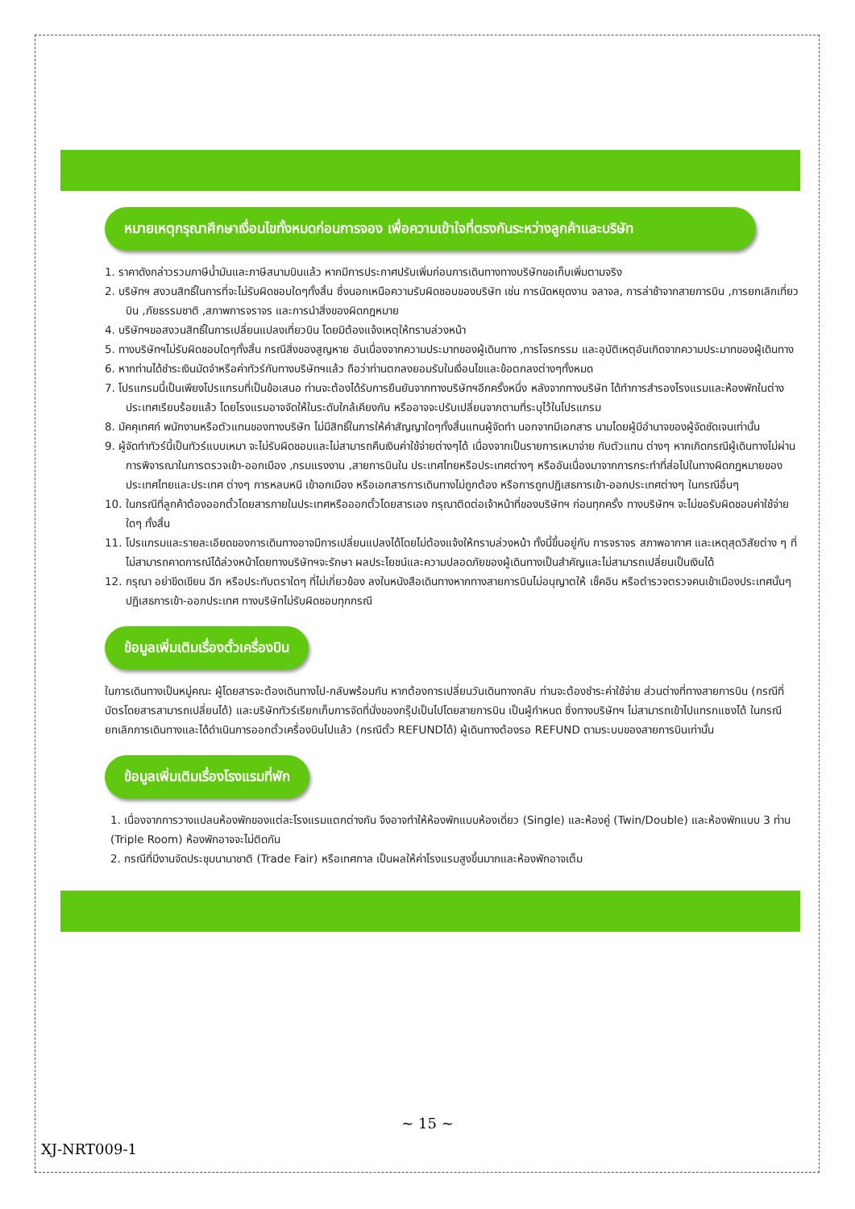หมายเหตุกรุณาศึกษาเงื่อนไขทั้งหมดก่อนการจอง เพื่อความเข้าใจที่ตรงกันระหว่างลูกค้าและบริษัท
1. ราคาดังกล่าวรวมภาษีน้ำมันและภาษีสนามบินแล้ว หากมีการประกาศปรับเพิ่มก่อนการเดินทางทางบริษัทขอเก็บเพิ่มตามจริง
2. บริษัทฯ สงวนสิทธิ์ในการที่จะไม่รับผิดชอบใดๆทั้งสิ้น ซึ่งนอกเหนือความรับผิดชอบของบริษัท เช่น การนัดหยุดงาน จลาจล, การล่าช้าจากสายการบิน ,การยกเลิกเที่ยวบิน ,ภัยธรรมชาติ ,สภาพการจราจร และการนำสิ่งของผิดกฎหมาย
4. บริษัทฯขอสงวนสิทธิ์ในการเปลี่ยนแปลงเที่ยวบิน โดยมิต้องแจ้งเหตุให้ทราบล่วงหน้า
5. ทางบริษัทฯไม่รับผิดชอบใดๆทั้งสิ้น กรณีสิ่งของสูญหาย อันเนื่องจากความประมาทของผู้เดินทาง ,การโจรกรรม และอุบัติเหตุอันเกิดจากความประมาทของผู้เดินทาง
6. หากท่านได้ชำระเงินมัดจำหรือค่าทัวร์กับทางบริษัทฯแล้ว ถือว่าท่านตกลงยอมรับในเงื่อนไขและข้อตกลงต่างๆทั้งหมด
7. โปรแกรมนี้เป็นเพียงโปรแกรมที่เป็นข้อเสนอ ท่านจะต้องได้รับการยืนยันจากทางบริษัทฯอีกครั้งหนึ่ง หลังจากทางบริษัท ได้ทำการสำรองโรงแรมและห้องพักในต่างประเทศเรียบร้อยแล้ว โดยโรงแรมอาจจัดให้ในระดับใกล้เคียงกัน หรืออาจจะปรับเปลี่ยนจากตามที่ระบุไว้ในโปรแกรม
8. มัคคุเทศก์ พนักงานหรือตัวแทนของทางบริษัท ไม่มีสิทธิ์ในการให้คำสัญญาใดๆทั้งสิ้นแทนผู้จัดทำ นอกจากมีเอกสาร นามโดยผู้มีอำนาจของผู้จัดชัดเจนเท่านั้น
9. ผู้จัดทำทัวร์นี้เป็นทัวร์แบบเหมา จะไม่รับผิดชอบและไม่สามารถคืนเงินค่าใช้จ่ายต่างๆได้ เนื่องจากเป็นรายการเหมาจ่าย กับตัวแทน ต่างๆ หากเกิดกรณีผู้เดินทางไม่ผ่านการพิจารณาในการตรวจเข้า-ออกเมือง ,กรมแรงงาน ,สายการบินใน ประเทศไทยหรือประเทศต่างๆ หรืออันเนื่องมาจากการกระทำที่ส่อไปในทางผิดกฎหมายของประเทศไทยและประเทศ ต่างๆ การหลบหนี เข้าอกเมือง หรือเอกสารการเดินทางไม่ถูกต้อง หรือการถูกปฏิเสธการเข้า-ออกประเทศต่างๆ ในกรณีอื่นๆ
10. ในกรณีที่ลูกค้าต้องออกตั๋วโดยสารภายในประเทศหรือออกตั๋วโดยสารเอง กรุณาติดต่อเจ้าหน้าที่ของบริษัทฯ ก่อนทุกครั้ง ทางบริษัทฯ จะไม่ขอรับผิดชอบค่าใช้จ่ายใดๆ ทั้งสิ้น
11. โปรแกรมและรายละเอียดของการเดินทางอาจมีการเปลี่ยนแปลงได้โดยไม่ต้องแจ้งให้ทราบล่วงหน้า ทั้งนี้ขึ้นอยู่กับ การจราจร สภาพอากาศ และเหตุสุดวิสัยต่าง ๆ ที่ไม่สามารถคาดการณ์ได้ล่วงหน้าโดยทางบริษัทฯจะรักษา ผลประโยชน์และความปลอดภัยของผู้เดินทางเป็นสำคัญและไม่สามารถเปลี่ยนเป็นเงินได้
12. กรุณา อย่าขีดเขียน ฉีก หรือประทับตราใดๆ ที่ไม่เกี่ยวข้อง ลงในหนังสือเดินทางหากทางสายการบินไม่อนุญาตให้ เช็คอิน หรือตำรวจตรวจคนเข้าเมืองประเทศนั้นๆ ปฏิเสธการเข้า-ออกประเทศ ทางบริษัทไม่รับผิดชอบทุกกรณี
ข้อมูลเพิ่มเติมเรื่องตั๋วเครื่องบิน
ในการเดินทางเป็นหมู่คณะ ผู้โดยสารจะต้องเดินทางไป-กลับพร้อมกัน หากต้องการเปลี่ยนวันเดินทางกลับ ท่านจะต้องชำระค่าใช้จ่าย ส่วนต่างที่ทางสายการบิน (กรณีที่บัตรโดยสารสามารถเปลี่ยนได้) และบริษัททัวร์เรียกเก็บการจัดที่นั่งของกรุ๊ปเป็นไปโดยสายการบิน เป็นผู้กำหนด ซึ่งทางบริษัทฯ ไม่สามารถเข้าไปแทรกแซงได้ ในกรณียกเลิกการเดินทางและได้ดำเนินการออกตั๋วเครื่องบินไปแล้ว (กรณีตั๋ว REFUNDได้) ผู้เดินทางต้องรอ REFUND ตามระบบของสายการบินเท่านั้น
ข้อมูลเพิ่มเติมเรื่องโรงแรมที่พัก
1. เนื่องจากการวางแปลนห้องพักของแต่ละโรงแรมแตกต่างกัน จึงอาจทำให้ห้องพักแบบห้องเดี่ยว (Single) และห้องคู่ (Twin/Double) และห้องพักแบบ 3 ท่าน (Triple Room) ห้องพักอาจจะไม่ติดกัน
2. กรณีที่มีงานจัดประชุมนานาชาติ (Trade Fair) หรือเทศกาล เป็นผลให้ค่าโรงแรมสูงขึ้นมากและห้องพักอาจเต็ม
~ 15 ~
XJ-NRT009-1